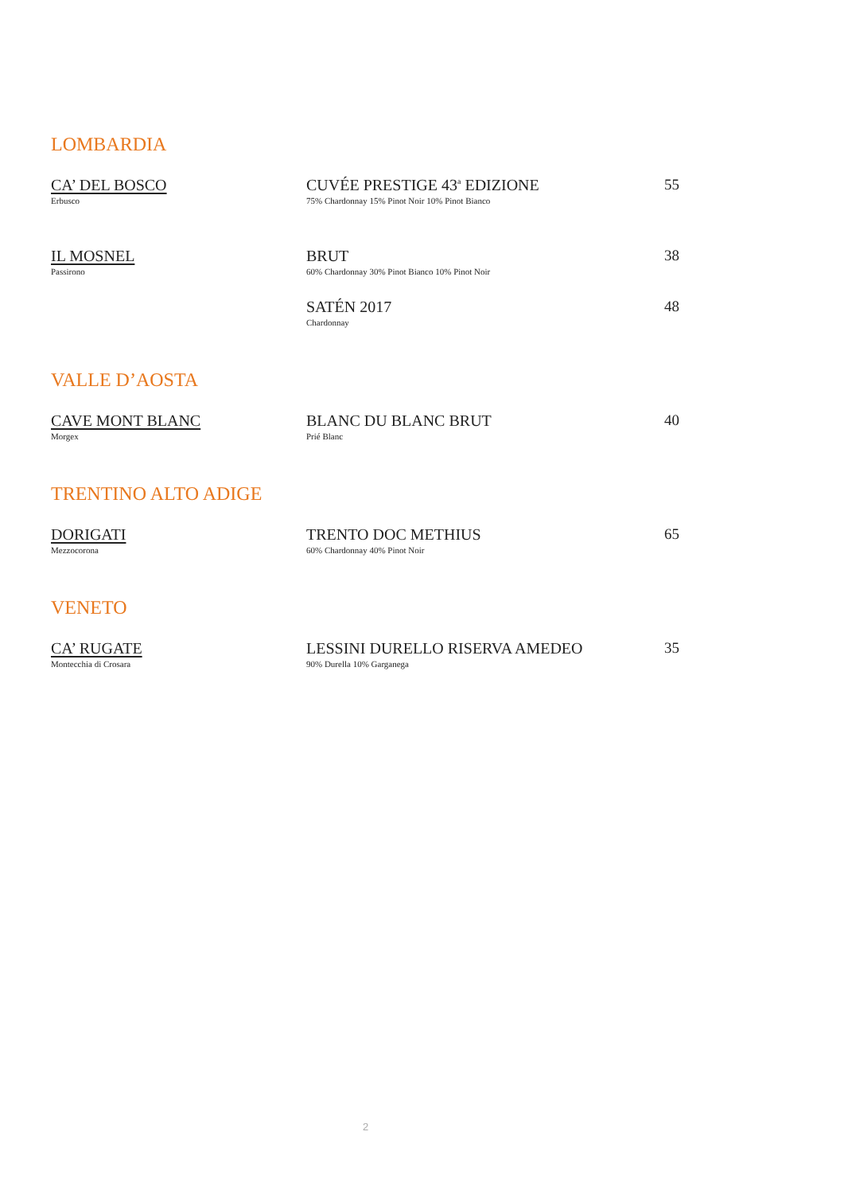LOMBARDIA
CA’ DEL BOSCO
Erbusco
CUVÉE PRESTIGE 43<sup>a</sup> EDIZIONE
75% Chardonnay 15% Pinot Noir 10% Pinot Bianco
55
IL MOSNEL
Passirono
BRUT
60% Chardonnay 30% Pinot Bianco 10% Pinot Noir
38
SATÉN 2017
Chardonnay
48
VALLE D’AOSTA
CAVE MONT BLANC
Morgex
BLANC DU BLANC BRUT
Prié Blanc
40
TRENTINO ALTO ADIGE
DORIGATI
Mezzocorona
TRENTO DOC METHIUS
60% Chardonnay 40% Pinot Noir
65
VENETO
CA’ RUGATE
Montecchia di Crosara
LESSINI DURELLO RISERVA AMEDEO
90% Durella 10% Garganega
35
2